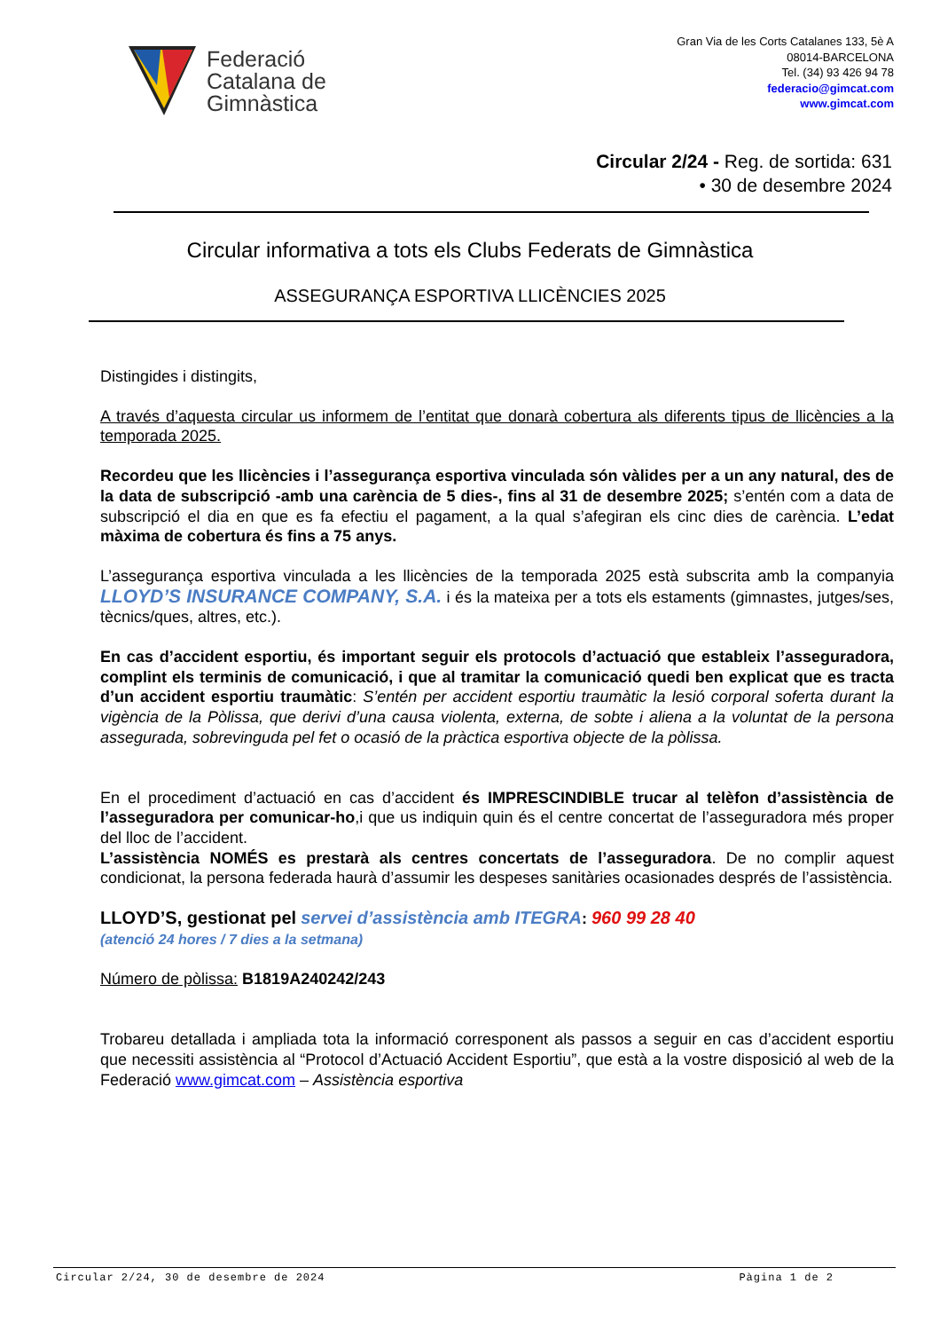Federació
Catalana de
Gimnàstica
Gran Via de les Corts Catalanes 133, 5è A
08014-BARCELONA
Tel. (34) 93 426 94 78
federacio@gimcat.com
www.gimcat.com
Circular 2/24 - Reg. de sortida: 631
• 30 de desembre 2024
Circular informativa a tots els Clubs Federats de Gimnàstica
ASSEGURANÇA ESPORTIVA LLICÈNCIES 2025
Distingides i distingits,
A través d’aquesta circular us informem de l’entitat que donarà cobertura als diferents tipus de llicències a la temporada 2025.
Recordeu que les llicències i l’assegurança esportiva vinculada són vàlides per a un any natural, des de la data de subscripció -amb una carència de 5 dies-, fins al 31 de desembre 2025; s’entén com a data de subscripció el dia en que es fa efectiu el pagament, a la qual s’afegiran els cinc dies de carència. L’edat màxima de cobertura és fins a 75 anys.
L’assegurança esportiva vinculada a les llicències de la temporada 2025 està subscrita amb la companyia LLOYD’S INSURANCE COMPANY, S.A. i és la mateixa per a tots els estaments (gimnastes, jutges/ses, tècnics/ques, altres, etc.).
En cas d’accident esportiu, és important seguir els protocols d’actuació que estableix l’asseguradora, complint els terminis de comunicació, i que al tramitar la comunicació quedi ben explicat que es tracta d’un accident esportiu traumàtic: S’entén per accident esportiu traumàtic la lesió corporal soferta durant la vigència de la Pòlissa, que derivi d’una causa violenta, externa, de sobte i aliena a la voluntat de la persona assegurada, sobrevinguda pel fet o ocasió de la pràctica esportiva objecte de la pòlissa.
En el procediment d’actuació en cas d’accident és IMPRESCINDIBLE trucar al telèfon d’assistència de l’asseguradora per comunicar-ho,i que us indiquin quin és el centre concertat de l’asseguradora més proper del lloc de l’accident.
L’assistència NOMÉS es prestarà als centres concertats de l’asseguradora. De no complir aquest condicionat, la persona federada haurà d’assumir les despeses sanitàries ocasionades després de l’assistència.
LLOYD’S, gestionat pel servei d’assistència amb ITEGRA: 960 99 28 40
(atenció 24 hores / 7 dies a la setmana)
Número de pòlissa: B1819A240242/243
Trobareu detallada i ampliada tota la informació corresponent als passos a seguir en cas d’accident esportiu que necessiti assistència al “Protocol d’Actuació Accident Esportiu”, que està a la vostre disposició al web de la Federació www.gimcat.com – Assistència esportiva
Circular 2/24, 30 de desembre de 2024 Pàgina 1 de 2